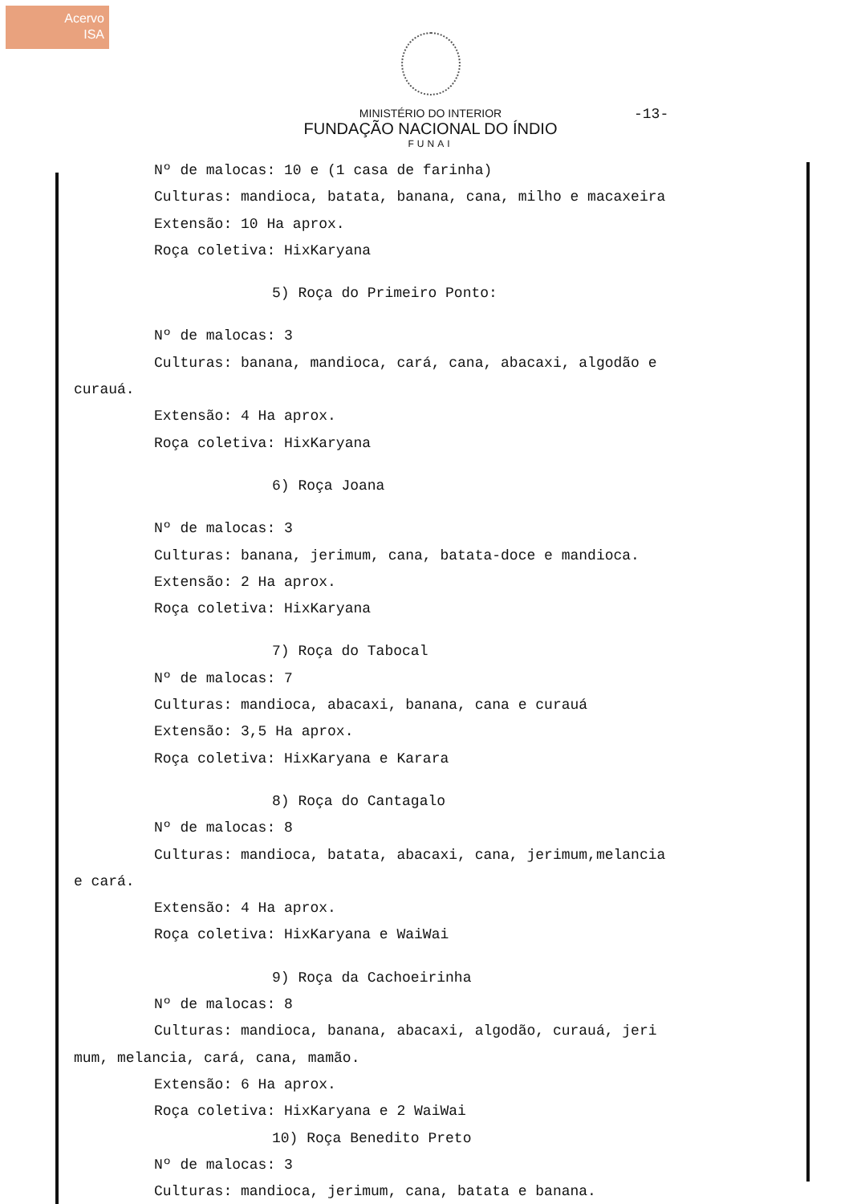Acervo
ISA
-13-
MINISTÉRIO DO INTERIOR
FUNDAÇÃO NACIONAL DO ÍNDIO
FUNAI
Nº de malocas: 10 e (1 casa de farinha)
Culturas: mandioca, batata, banana, cana, milho e macaxeira
Extensão: 10 Ha aprox.
Roça coletiva: HixKaryana
5) Roça do Primeiro Ponto:
Nº de malocas: 3
Culturas: banana, mandioca, cará, cana, abacaxi, algodão e
curauá.
Extensão: 4 Ha aprox.
Roça coletiva: HixKaryana
6) Roça Joana
Nº de malocas: 3
Culturas: banana, jerimum, cana, batata-doce e mandioca.
Extensão: 2 Ha aprox.
Roça coletiva: HixKaryana
7) Roça do Tabocal
Nº de malocas: 7
Culturas: mandioca, abacaxi, banana, cana e curauá
Extensão: 3,5 Ha aprox.
Roça coletiva: HixKaryana e Karara
8) Roça do Cantagalo
Nº de malocas: 8
Culturas: mandioca, batata, abacaxi, cana, jerimum,melancia
e cará.
Extensão: 4 Ha aprox.
Roça coletiva: HixKaryana e WaiWai
9) Roça da Cachoeirinha
Nº de malocas: 8
Culturas: mandioca, banana, abacaxi, algodão, curauá, jeri
mum, melancia, cará, cana, mamão.
Extensão: 6 Ha aprox.
Roça coletiva: HixKaryana e 2 WaiWai
10) Roça Benedito Preto
Nº de malocas: 3
Culturas: mandioca, jerimum, cana, batata e banana.